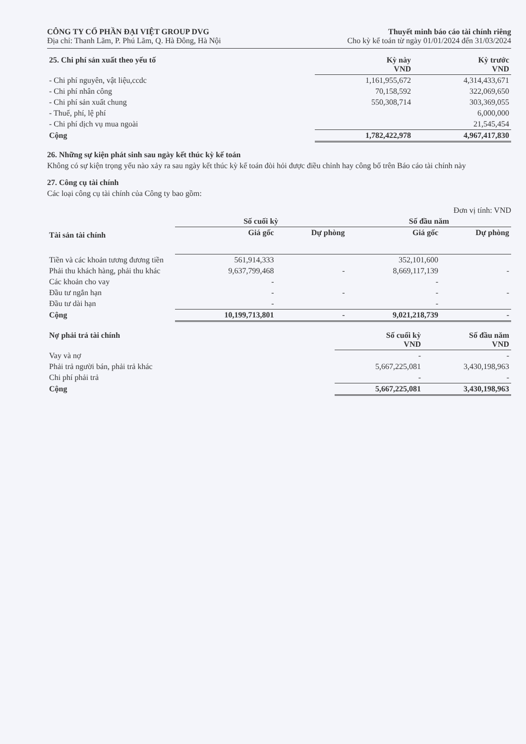CÔNG TY CỔ PHẦN ĐẠI VIỆT GROUP DVG
Địa chỉ: Thanh Lãm, P. Phú Lãm, Q. Hà Đông, Hà Nội
Thuyết minh báo cáo tài chính riêng
Cho kỳ kế toán từ ngày 01/01/2024 đến 31/03/2024
| 25. Chi phí sản xuất theo yếu tố | Kỳ này VND | Kỳ trước VND |
| - Chi phí nguyên, vật liệu,ccdc | 1,161,955,672 | 4,314,433,671 |
| - Chi phí nhân công | 70,158,592 | 322,069,650 |
| - Chi phí sản xuất chung | 550,308,714 | 303,369,055 |
| - Thuế, phí, lệ phí | | 6,000,000 |
| - Chi phí dịch vụ mua ngoài | | 21,545,454 |
| Cộng | 1,782,422,978 | 4,967,417,830 |
26. Những sự kiện phát sinh sau ngày kết thúc kỳ kế toán
Không có sự kiện trọng yếu nào xảy ra sau ngày kết thúc kỳ kế toán đòi hỏi được điều chỉnh hay công bố trên Báo cáo tài chính này
27. Công cụ tài chính
Các loại công cụ tài chính của Công ty bao gồm:
Đơn vị tính: VND
| Tài sản tài chính | Số cuối kỳ | | Số đầu năm | |
| | Giá gốc | Dự phòng | Giá gốc | Dự phòng |
| Tiền và các khoản tương đương tiền | 561,914,333 | | 352,101,600 | |
| Phải thu khách hàng, phải thu khác | 9,637,799,468 | - | 8,669,117,139 | - |
| Các khoản cho vay | - | | - | |
| Đầu tư ngắn hạn | - | - | - | - |
| Đầu tư dài hạn | - | | - | |
| Cộng | 10,199,713,801 | - | 9,021,218,739 | - |
| Nợ phải trả tài chính | Số cuối kỳ VND | Số đầu năm VND |
| Vay và nợ | - | - |
| Phải trả người bán, phải trả khác | 5,667,225,081 | 3,430,198,963 |
| Chi phí phải trả | - | - |
| Cộng | 5,667,225,081 | 3,430,198,963 |